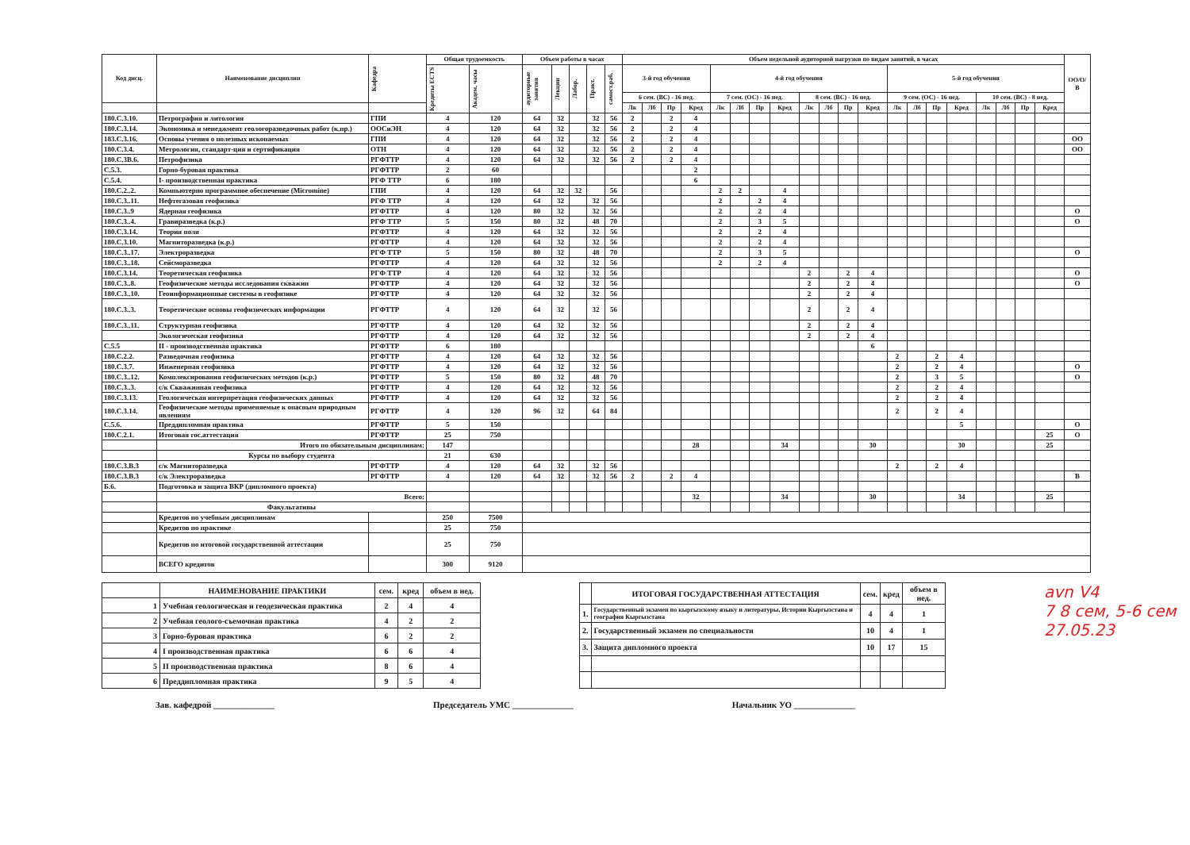| Код дисц. | Наименование дисциплин | Кафедра | Общая трудоемкость | | Объем работы в часах | | | | | Объем недельной аудиторной нагрузки по видам занятий, в часах | | | | | | | | | | | | | | | | | | | | ОО/О/В |
| --- | --- | --- | --- | --- | --- | --- | --- | --- | --- | --- | --- | --- | --- | --- | --- | --- | --- | --- | --- | --- | --- | --- | --- | --- | --- | --- | --- | --- | --- | --- |
| | | | Кредиты ECTS | Академ. часы | аудиторные занятия | Лекции | Лабор. | Практ. | самост.раб. | 3-й год обучения | | | | 4-й год обучения | | | | | | | | 5-й год обучения | | | | | | | | |
| | | | | | | | | | | 6 сем. (ВС) - 16 нед. | | | | 7 сем. (ОС) - 16 нед. | | | | 8 сем. (ВС) - 16 нед. | | | | 9 сем. (ОС) - 16 нед. | | | | 10 сем. (ВС) - 8 нед. | | | | |
| | | | | | | | | | | Лк | Лб | Пр | Кред | Лк | Лб | Пр | Кред | Лк | Лб | Пр | Кред | Лк | Лб | Пр | Кред | Лк | Лб | Пр | Кред | |
| 180.С.3.10. | Петрография и литология | ГПИ | 4 | 120 | 64 | 32 | | 32 | 56 | 2 | | 2 | 4 | | | | | | | | | | | | | | | | | |
| 180.С.3.14. | Экономика и менеджмент геологоразведочных работ (к.пр.) | ООСиЭН | 4 | 120 | 64 | 32 | | 32 | 56 | 2 | | 2 | 4 | | | | | | | | | | | | | | | | | |
| 183.С.3.16. | Основы учения о полезных ископаемых | ГПИ | 4 | 120 | 64 | 32 | | 32 | 56 | 2 | | 2 | 4 | | | | | | | | | | | | | | | | | ОО |
| 180.С.3.4. | Метрология, стандарт-ция и сертификация | ОТН | 4 | 120 | 64 | 32 | | 32 | 56 | 2 | | 2 | 4 | | | | | | | | | | | | | | | | | ОО |
| 180.С.3В.6. | Петрофизика | РГФТТР | 4 | 120 | 64 | 32 | | 32 | 56 | 2 | | 2 | 4 | | | | | | | | | | | | | | | | | |
| С.5.3. | Горно-буровая практика | РГФТТР | 2 | 60 | | | | | | | | | 2 | | | | | | | | | | | | | | | | | |
| С.5.4. | I- производственная практика | РГФ ТТР | 6 | 180 | | | | | | | | | 6 | | | | | | | | | | | | | | | | | |
| 180.С.2..2. | Компьютерно программное обеспечение (Micromine) | ГПИ | 4 | 120 | 64 | 32 | 32 | | 56 | | | | | 2 | 2 | | 4 | | | | | | | | | | | | | |
| 180.С.3..11. | Нефтегазовая геофизика | РГФ ТТР | 4 | 120 | 64 | 32 | | 32 | 56 | | | | | 2 | | 2 | 4 | | | | | | | | | | | | | |
| 180.С.3..9 | Ядерная геофизика | РГФТТР | 4 | 120 | 80 | 32 | | 32 | 56 | | | | | 2 | | 2 | 4 | | | | | | | | | | | | | О |
| 180.С.3..4. | Гравиразведка (к.р.) | РГФ ТТР | 5 | 150 | 80 | 32 | | 48 | 70 | | | | | 2 | | 3 | 5 | | | | | | | | | | | | | О |
| 180.С.3.14. | Теория поля | РГФТТР | 4 | 120 | 64 | 32 | | 32 | 56 | | | | | 2 | | 2 | 4 | | | | | | | | | | | | | |
| 180.С.3.10. | Магниторазведка (к.р.) | РГФТТР | 4 | 120 | 64 | 32 | | 32 | 56 | | | | | 2 | | 2 | 4 | | | | | | | | | | | | | |
| 180.С.3..17. | Электроразведка | РГФ ТТР | 5 | 150 | 80 | 32 | | 48 | 70 | | | | | 2 | | 3 | 5 | | | | | | | | | | | | | О |
| 180.С.3..18. | Сейсморазведка | РГФТТР | 4 | 120 | 64 | 32 | | 32 | 56 | | | | | 2 | | 2 | 4 | | | | | | | | | | | | | |
| 180.С.3.14. | Теоретическая геофизика | РГФ ТТР | 4 | 120 | 64 | 32 | | 32 | 56 | | | | | | | | | 2 | | 2 | 4 | | | | | | | | | О |
| 180.С.3..8. | Геофизические методы исследования скважин | РГФТТР | 4 | 120 | 64 | 32 | | 32 | 56 | | | | | | | | | 2 | | 2 | 4 | | | | | | | | | О |
| 180.С.3..10. | Геоинформационные системы в геофизике | РГФТТР | 4 | 120 | 64 | 32 | | 32 | 56 | | | | | | | | | 2 | | 2 | 4 | | | | | | | | | |
| 180.С.3..3. | Теоретические основы геофизических информации | РГФТТР | 4 | 120 | 64 | 32 | | 32 | 56 | | | | | | | | | 2 | | 2 | 4 | | | | | | | | | |
| 180.С.3..11. | Структурная геофизика | РГФТТР | 4 | 120 | 64 | 32 | | 32 | 56 | | | | | | | | | 2 | | 2 | 4 | | | | | | | | | |
| | Экологическая геофизика | РГФТТР | 4 | 120 | 64 | 32 | | 32 | 56 | | | | | | | | | 2 | | 2 | 4 | | | | | | | | | |
| С.5.5 | II - производственная практика | РГФТТР | 6 | 180 | | | | | | | | | | | | | | | | | 6 | | | | | | | | | |
| 180.С.2.2. | Разведочная геофизика | РГФТТР | 4 | 120 | 64 | 32 | | 32 | 56 | | | | | | | | | | | | | 2 | | 2 | 4 | | | | | |
| 180.С.3.7. | Инженерная геофизика | РГФТТР | 4 | 120 | 64 | 32 | | 32 | 56 | | | | | | | | | | | | | 2 | | 2 | 4 | | | | | О |
| 180.С.3..12. | Комплексирования геофизических методов (к.р.) | РГФТТР | 5 | 150 | 80 | 32 | | 48 | 70 | | | | | | | | | | | | | 2 | | 3 | 5 | | | | | О |
| 180.С.3..3. | с/к Скважинная геофизика | РГФТТР | 4 | 120 | 64 | 32 | | 32 | 56 | | | | | | | | | | | | | 2 | | 2 | 4 | | | | | |
| 180.С.3.13. | Геологическая интерпретация геофизических данных | РГФТТР | 4 | 120 | 64 | 32 | | 32 | 56 | | | | | | | | | | | | | 2 | | 2 | 4 | | | | | |
| 180.С.3.14. | Геофизические методы применяемые к опасным природным явлениям | РГФТТР | 4 | 120 | 96 | 32 | | 64 | 84 | | | | | | | | | | | | | 2 | | 2 | 4 | | | | | |
| С.5.6. | Преддипломная практика | РГФТТР | 5 | 150 | | | | | | | | | | | | | | | | | | | | | 5 | | | | | О |
| 180.С.2.1. | Итоговая гос.аттестация | РГФТТР | 25 | 750 | | | | | | | | | | | | | | | | | | | | | | | | | 25 | О |
| | Итого по обязательным дисциплинам: | | 147 | | | | | | | | | | 28 | | | | 34 | | | | 30 | | | | 30 | | | | 25 | |
| | Курсы по выбору студента | | 21 | 630 | | | | | | | | | | | | | | | | | | | | | | | | | | |
| 180.С.3.В.3 | с/к Магниторазведка | РГФТТР | 4 | 120 | 64 | 32 | | 32 | 56 | | | | | | | | | | | | | 2 | | 2 | 4 | | | | | |
| 180.С.3.В.3 | с/к Электроразведка | РГФТТР | 4 | 120 | 64 | 32 | | 32 | 56 | 2 | | 2 | 4 | | | | | | | | | | | | | | | | | В |
| Б.6. | Подготовка и защита ВКР (дипломного проекта) | | | | | | | | | | | | | | | | | | | | | | | | | | | | | |
| | Всего: | | | | | | | | | | | | 32 | | | | 34 | | | | 30 | | | | 34 | | | | 25 | |
| | Факультативы | | | | | | | | | | | | | | | | | | | | | | | | | | | | | |
| | Кредитов по учебным дисциплинам | | 250 | 7500 | | | | | | | | | | | | | | | | | | | | | | | | | | |
| | Кредитов по практике | | 25 | 750 | | | | | | | | | | | | | | | | | | | | | | | | | | |
| | Кредитов по итоговой государственной аттестации | | 25 | 750 | | | | | | | | | | | | | | | | | | | | | | | | | | |
| | ВСЕГО кредитов | | 300 | 9120 | | | | | | | | | | | | | | | | | | | | | | | | | | |
| | НАИМЕНОВАНИЕ ПРАКТИКИ | сем. | кред | объем в нед. |
| --- | --- | --- | --- | --- |
| 1 | Учебная геологическая и геодезическая практика | 2 | 4 | 4 |
| 2 | Учебная геолого-съемочная практика | 4 | 2 | 2 |
| 3 | Горно-буровая практика | 6 | 2 | 2 |
| 4 | I производственная практика | 6 | 6 | 4 |
| 5 | II производственная практика | 8 | 6 | 4 |
| 6 | Преддипломная практика | 9 | 5 | 4 |
| | ИТОГОВАЯ ГОСУДАРСТВЕННАЯ АТТЕСТАЦИЯ | сем. | кред | объем в нед. |
| --- | --- | --- | --- | --- |
| 1. | Государственный экзамен по кыргызскому языку и литературы, Истории Кыргызстана и география Кыргызстана | 4 | 4 | 1 |
| 2. | Государственный экзамен по специальности | 10 | 4 | 1 |
| 3. | Защита дипломного проекта | 10 | 17 | 15 |
avn V4
7 8 сем, 5-6 сем
27.05.23
Зав. кафедрой ______________ Председатель УМС ______________
Начальник УО ______________